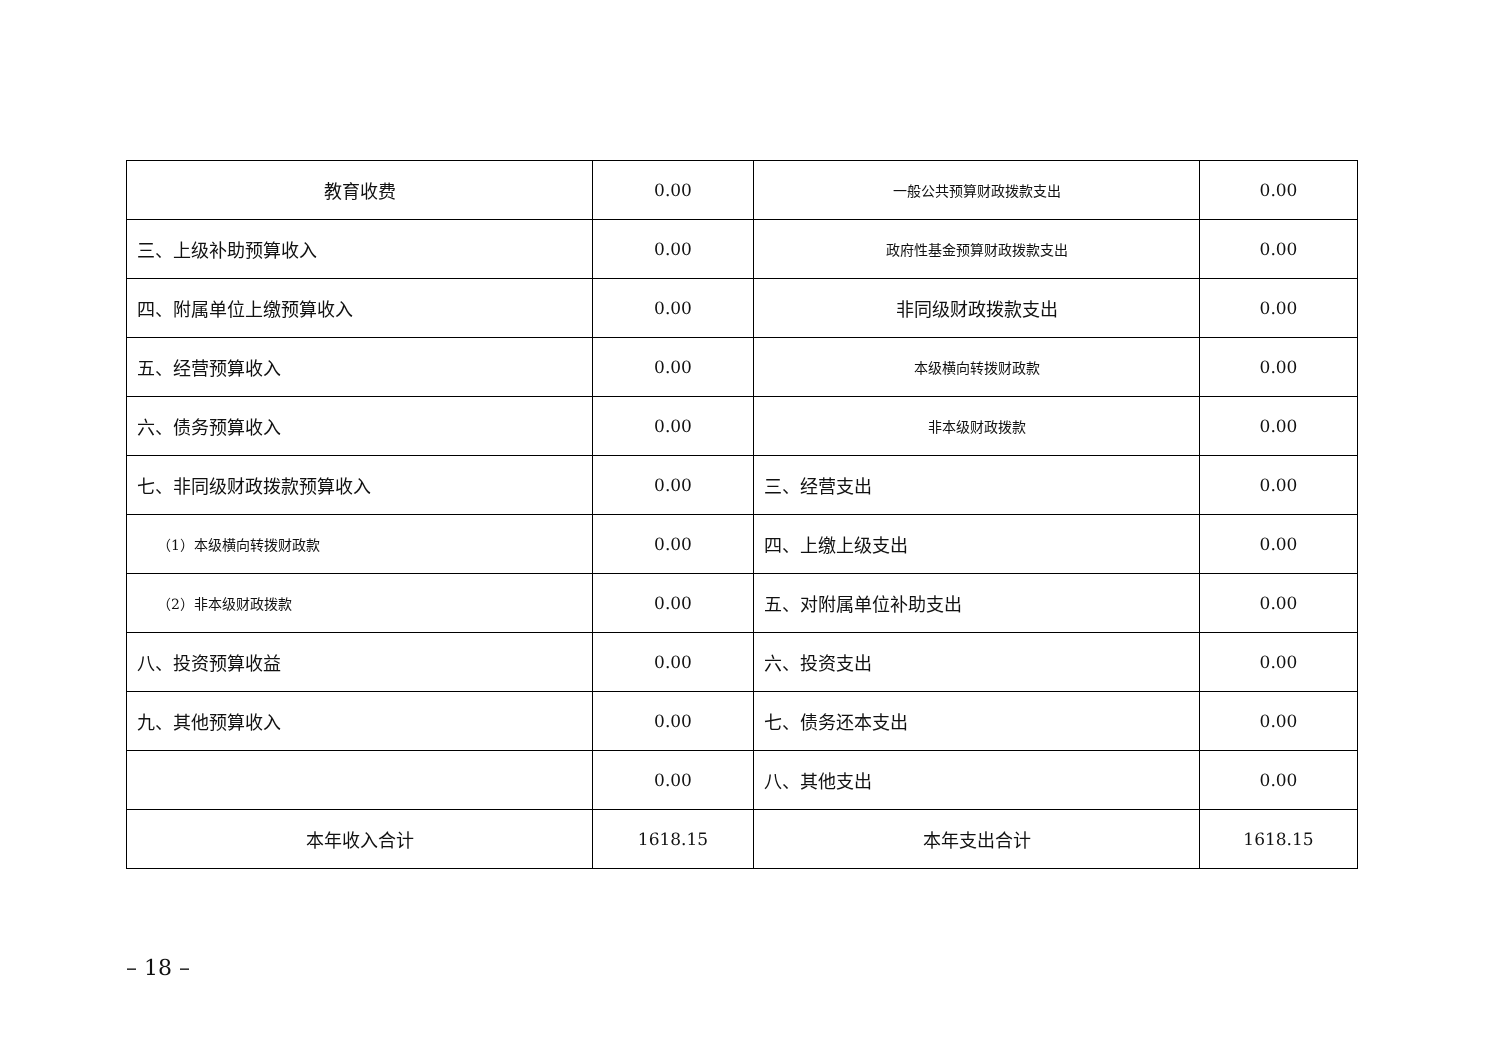| 教育收费 | 0.00 | 一般公共预算财政拨款支出 | 0.00 |
| 三、上级补助预算收入 | 0.00 | 政府性基金预算财政拨款支出 | 0.00 |
| 四、附属单位上缴预算收入 | 0.00 | 非同级财政拨款支出 | 0.00 |
| 五、经营预算收入 | 0.00 | 本级横向转拨财政款 | 0.00 |
| 六、债务预算收入 | 0.00 | 非本级财政拨款 | 0.00 |
| 七、非同级财政拨款预算收入 | 0.00 | 三、经营支出 | 0.00 |
| （1）本级横向转拨财政款 | 0.00 | 四、上缴上级支出 | 0.00 |
| （2）非本级财政拨款 | 0.00 | 五、对附属单位补助支出 | 0.00 |
| 八、投资预算收益 | 0.00 | 六、投资支出 | 0.00 |
| 九、其他预算收入 | 0.00 | 七、债务还本支出 | 0.00 |
| | 0.00 | 八、其他支出 | 0.00 |
| 本年收入合计 | 1618.15 | 本年支出合计 | 1618.15 |
– 18 –